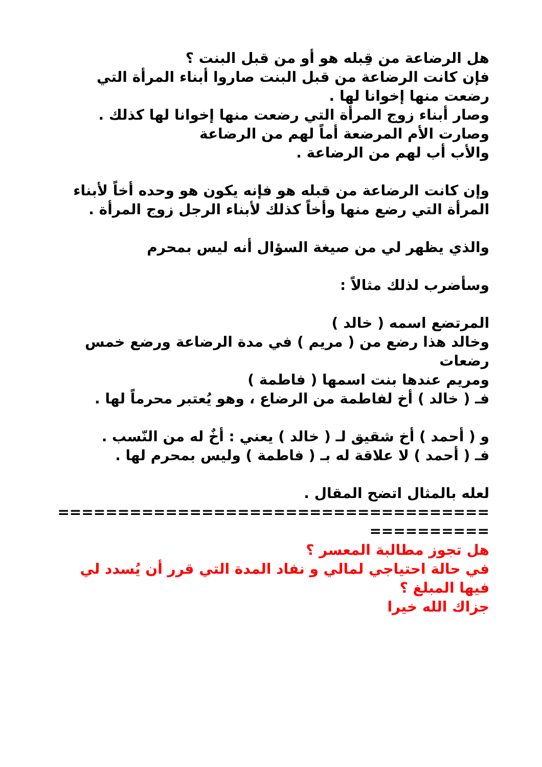هل الرضاعة من قِبله هو أو من قبل البنت ؟
فإن كانت الرضاعة من قبل البنت صاروا أبناء المرأة التي رضعت منها إخوانا لها .
وصار أبناء زوج المرأة التي رضعت منها إخوانا لها كذلك .
وصارت الأم المرضعة أماً لهم من الرضاعة
والأب أب لهم من الرضاعة .
وإن كانت الرضاعة من قبله هو فإنه يكون هو وحده أخاً لأبناء المرأة التي رضع منها وأخاً كذلك لأبناء الرجل زوج المرأة .
والذي يظهر لي من صيغة السؤال أنه ليس بمحرم
وسأضرب لذلك مثالاً :
المرتضع اسمه ( خالد )
وخالد هذا رضع من ( مريم ) في مدة الرضاعة ورضع خمس رضعات
ومريم عندها بنت اسمها ( فاطمة )
فـ ( خالد ) أخ لفاطمة من الرضاع ، وهو يُعتبر محرماً لها .
و ( أحمد ) أخ شقيق لـ ( خالد ) يعني : أخٌ له من النّسب .
فـ ( أحمد ) لا علاقة له بـ ( فاطمة ) وليس بمحرم لها .
لعله بالمثال اتضح المقال .
==============================================
هل تجوز مطالبة المعسر ؟
في حالة احتياجي لمالي و نفاد المدة التي قرر أن يُسدد لي فيها المبلغ ؟
جزاك الله خيرا